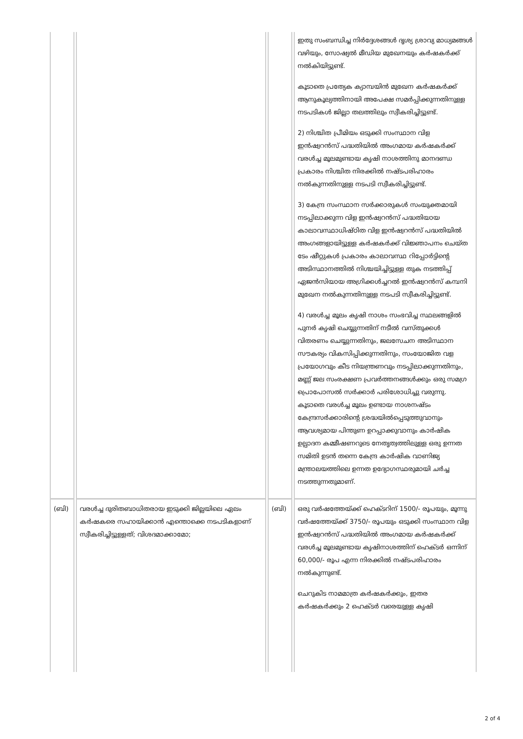| | | | ഇതു സംബന്ധിച്ച നിർദ്ദേശങ്ങൾ ദൃശ്യ ശ്രാവ്യ മാധ്യമങ്ങൾ വഴിയും, സോഷ്യൽ മീഡിയ മുഖേനയും കർഷകർക്ക് നൽകിയിട്ടുണ്ട്. കൂടാതെ പ്രത്യേക ക്യാമ്പയിൻ മുഖേന കർഷകർക്ക് ആനുകൂല്യത്തിനായി അപേക്ഷ സമർപ്പിക്കുന്നതിനുള്ള നടപടികൾ ജില്ലാ തലത്തിലും സ്വീകരിച്ചിട്ടുണ്ട്. 2) നിശ്ചിത പ്രീമിയം ഒടുക്കി സംസ്ഥാന വിള ഇൻഷ്വറൻസ് പദ്ധതിയിൽ അംഗമായ കർഷകർക്ക് വരൾച്ച മൂലമുണ്ടായ കൃഷി നാശത്തിനു മാനദണ്ഡ പ്രകാരം നിശ്ചിത നിരക്കിൽ നഷ്ടപരിഹാരം നൽകുന്നതിനുള്ള നടപടി സ്വീകരിച്ചിട്ടുണ്ട്. 3) കേന്ദ്ര സംസ്ഥാന സർക്കാരുകൾ സംയുക്തമായി നടപ്പിലാക്കുന്ന വിള ഇൻഷ്വറൻസ് പദ്ധതിയായ കാലാവസ്ഥാധിഷ്ഠിത വിള ഇൻഷ്വറൻസ് പദ്ധതിയിൽ അംഗങ്ങളായിട്ടുള്ള കർഷകർക്ക് വിജ്ഞാപനം ചെയ്ത ടേം ഷീറ്റുകൾ പ്രകാരം കാലാവസ്ഥ റിപ്പോർട്ടിന്റെ അടിസ്ഥാനത്തിൽ നിശ്ചയിച്ചിട്ടുള്ള തുക നടത്തിപ്പ് ഏജൻസിയായ അഗ്രിക്കൾച്ചറൽ ഇൻഷ്വറൻസ് കമ്പനി മുഖേന നൽകുന്നതിനുള്ള നടപടി സ്വീകരിച്ചിട്ടുണ്ട്. 4) വരൾച്ച മൂലം കൃഷി നാശം സംഭവിച്ച സ്ഥലങ്ങളിൽ പുനർ കൃഷി ചെയ്യുന്നതിന് നടീൽ വസ്തുക്കൾ വിതരണം ചെയ്യുന്നതിനും, ജലസേചന അടിസ്ഥാന സൗകര്യം വികസിപ്പിക്കുന്നതിനും, സംയോജിത വള പ്രയോഗവും കീട നിയന്ത്രണവും നടപ്പിലാക്കുന്നതിനും, മണ്ണ് ജല സംരക്ഷണ പ്രവർത്തനങ്ങൾക്കും ഒരു സമഗ്ര പ്രൊപോസൽ സർക്കാർ പരിശോധിച്ചു വരുന്നു. കൂടാതെ വരൾച്ച മൂലം ഉണ്ടായ നാശനഷ്ടം കേന്ദ്രസർക്കാരിന്റെ ശ്രദ്ധയിൽപ്പെടുത്തുവാനും ആവശ്യമായ പിന്തുണ ഉറപ്പാക്കുവാനും കാർഷിക ഉല്പാദന കമ്മീഷണറുടെ നേതൃത്വത്തിലുള്ള ഒരു ഉന്നത സമിതി ഉടൻ തന്നെ കേന്ദ്ര കാർഷിക വാണിജ്യ മന്ത്രാലയത്തിലെ ഉന്നത ഉദ്യോഗസ്ഥരുമായി ചർച്ച നടത്തുന്നതുമാണ്. |
| (ബി) | വരൾച്ച ദുരിതബാധിതരായ ഇടുക്കി ജില്ലയിലെ ഏലം കർഷകരെ സഹായിക്കാൻ എന്തൊക്കെ നടപടികളാണ് സ്വീകരിച്ചിട്ടുള്ളത്; വിശദമാക്കാമോ; | (ബി) | ഒരു വർഷത്തേയ്ക്ക് ഹെക്ടറിന് 1500/- രൂപയും, മൂന്നു വർഷത്തേയ്ക്ക് 3750/- രൂപയും ഒടുക്കി സംസ്ഥാന വിള ഇൻഷ്വറൻസ് പദ്ധതിയിൽ അംഗമായ കർഷകർക്ക് വരൾച്ച മൂലമുണ്ടായ കൃഷിനാശത്തിന് ഹെക്ടർ ഒന്നിന് 60,000/- രൂപ എന്ന നിരക്കിൽ നഷ്ടപരിഹാരം നൽകുന്നുണ്ട്. ചെറുകിട നാമമാത്ര കർഷകർക്കും, ഇതര കർഷകർക്കും 2 ഹെക്ടർ വരെയുള്ള കൃഷി |
2 of 4